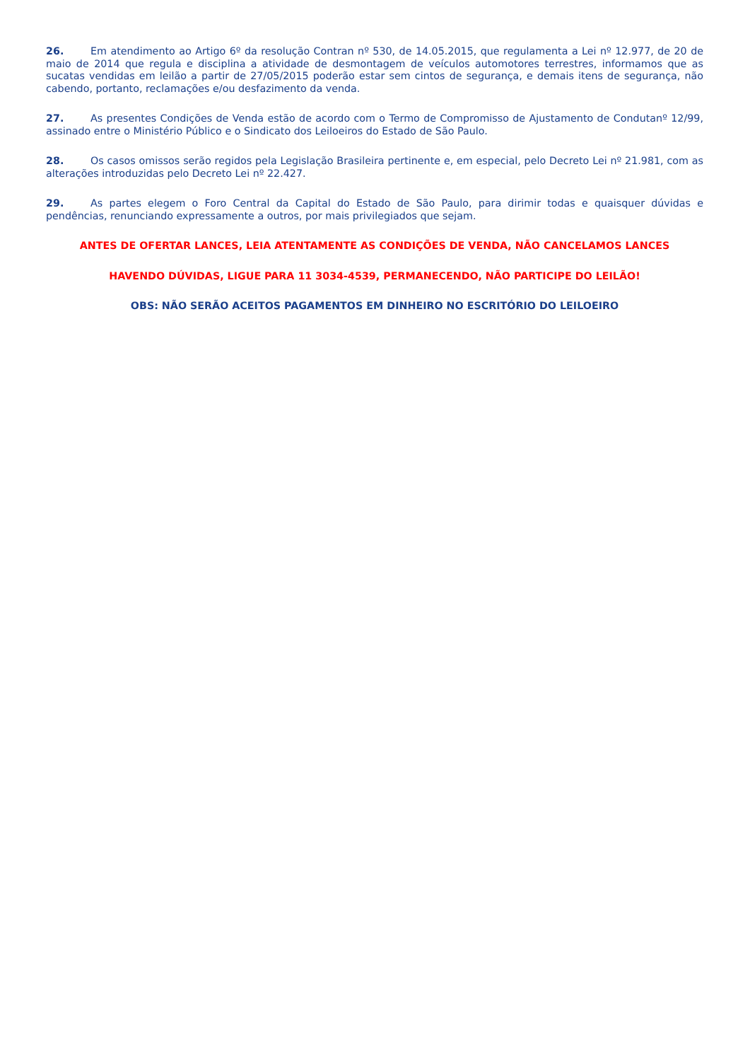26. Em atendimento ao Artigo 6º da resolução Contran nº 530, de 14.05.2015, que regulamenta a Lei nº 12.977, de 20 de maio de 2014 que regula e disciplina a atividade de desmontagem de veículos automotores terrestres, informamos que as sucatas vendidas em leilão a partir de 27/05/2015 poderão estar sem cintos de segurança, e demais itens de segurança, não cabendo, portanto, reclamações e/ou desfazimento da venda.
27. As presentes Condições de Venda estão de acordo com o Termo de Compromisso de Ajustamento de Condutanº 12/99, assinado entre o Ministério Público e o Sindicato dos Leiloeiros do Estado de São Paulo.
28. Os casos omissos serão regidos pela Legislação Brasileira pertinente e, em especial, pelo Decreto Lei nº 21.981, com as alterações introduzidas pelo Decreto Lei nº 22.427.
29. As partes elegem o Foro Central da Capital do Estado de São Paulo, para dirimir todas e quaisquer dúvidas e pendências, renunciando expressamente a outros, por mais privilegiados que sejam.
ANTES DE OFERTAR LANCES, LEIA ATENTAMENTE AS CONDIÇÕES DE VENDA, NÃO CANCELAMOS LANCES
HAVENDO DÚVIDAS, LIGUE PARA 11 3034-4539, PERMANECENDO, NÃO PARTICIPE DO LEILÃO!
OBS: NÃO SERÃO ACEITOS PAGAMENTOS EM DINHEIRO NO ESCRITÓRIO DO LEILOEIRO